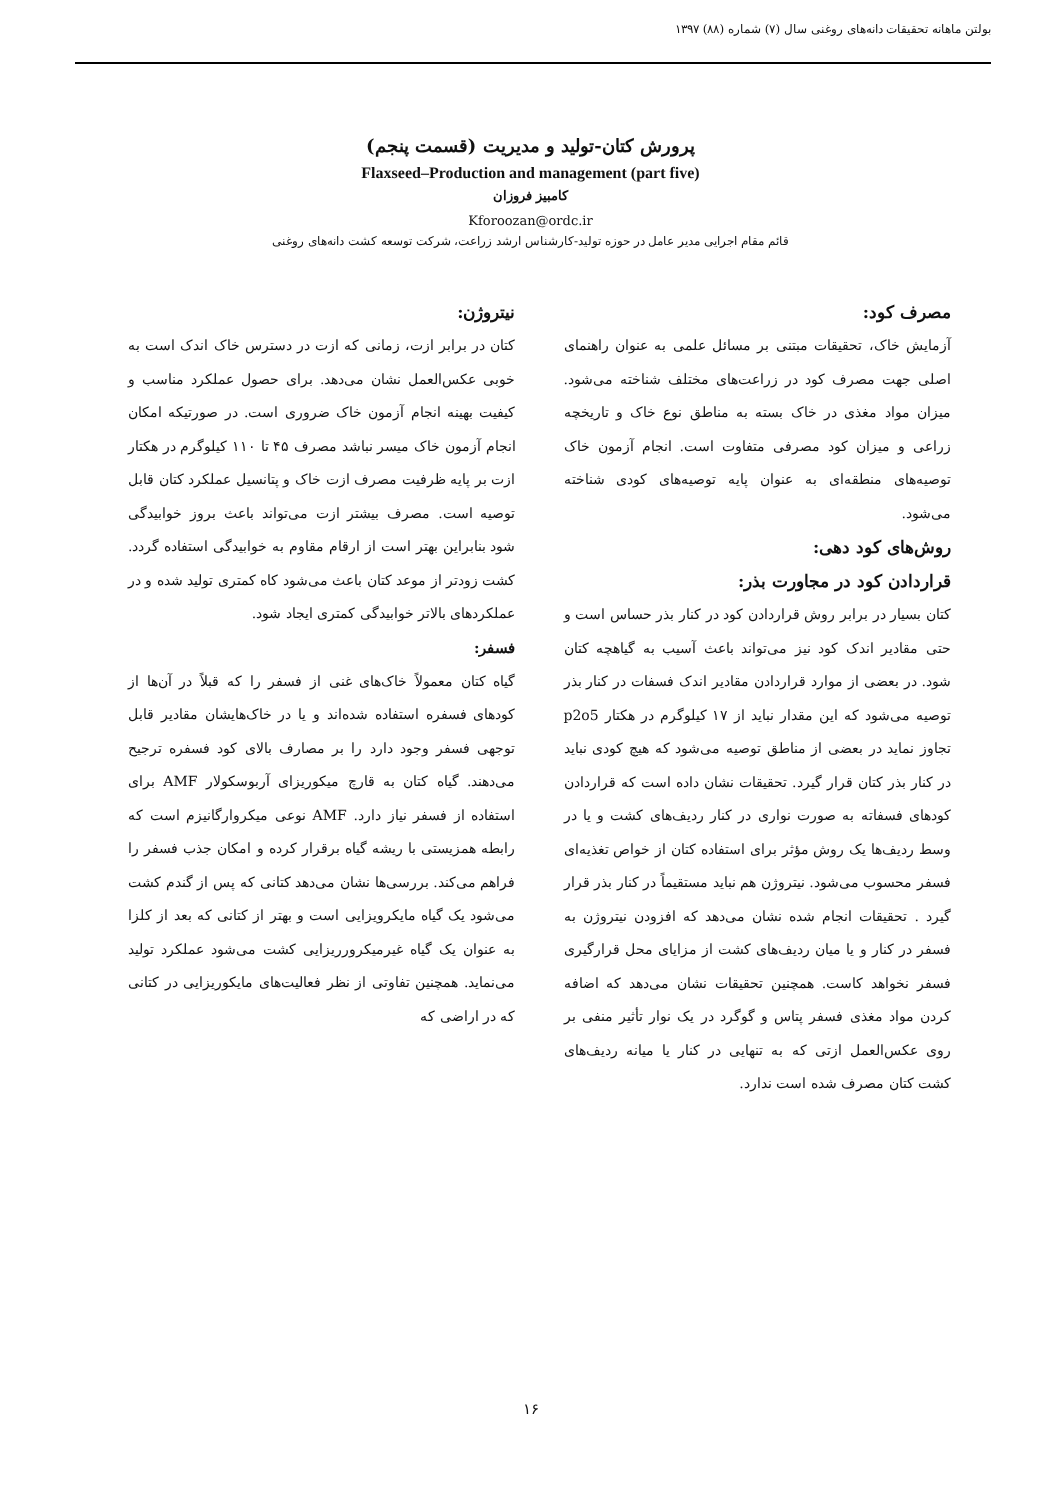بولتن ماهانه تحقیقات دانه‌های روغنی سال (۷) شماره (۸۸) ۱۳۹۷
پرورش کتان-تولید و مدیریت (قسمت پنجم)
Flaxseed–Production and management (part five)
کامبیز فروزان
Kforoozan@ordc.ir
قائم مقام اجرایی مدیر عامل در حوزه تولید-کارشناس ارشد زراعت، شرکت توسعه کشت دانه‌های روغنی
مصرف کود:
آزمایش خاک، تحقیقات مبتنی بر مسائل علمی به عنوان راهنمای اصلی جهت مصرف کود در زراعت‌های مختلف شناخته می‌شود. میزان مواد مغذی در خاک بسته به مناطق نوع خاک و تاریخچه زراعی و میزان کود مصرفی متفاوت است. انجام آزمون خاک توصیه‌های منطقه‌ای به عنوان پایه توصیه‌های کودی شناخته می‌شود.
روش‌های کود دهی:
قراردادن کود در مجاورت بذر:
کتان بسیار در برابر روش قراردادن کود در کنار بذر حساس است و حتی مقادیر اندک کود نیز می‌تواند باعث آسیب به گیاهچه کتان شود. در بعضی از موارد قراردادن مقادیر اندک فسفات در کنار بذر توصیه می‌شود که این مقدار نباید از ۱۷ کیلوگرم در هکتار p2o5 تجاوز نماید در بعضی از مناطق توصیه می‌شود که هیچ کودی نباید در کنار بذر کتان قرار گیرد. تحقیقات نشان داده است که قراردادن کودهای فسفاته به صورت نواری در کنار ردیف‌های کشت و یا در وسط ردیف‌ها یک روش مؤثر برای استفاده کتان از خواص تغذیه‌ای فسفر محسوب می‌شود. نیتروژن هم نباید مستقیماً در کنار بذر قرار گیرد . تحقیقات انجام شده نشان می‌دهد که افزودن نیتروژن به فسفر در کنار و یا میان ردیف‌های کشت از مزایای محل قرارگیری فسفر نخواهد کاست. همچنین تحقیقات نشان می‌دهد که اضافه کردن مواد مغذی فسفر پتاس و گوگرد در یک نوار تأثیر منفی بر روی عکس‌العمل ازتی که به تنهایی در کنار یا میانه ردیف‌های کشت کتان مصرف شده است ندارد.
نیتروژن:
کتان در برابر ازت، زمانی که ازت در دسترس خاک اندک است به خوبی عکس‌العمل نشان می‌دهد. برای حصول عملکرد مناسب و کیفیت بهینه انجام آزمون خاک ضروری است. در صورتیکه امکان انجام آزمون خاک میسر نباشد مصرف ۴۵ تا ۱۱۰ کیلوگرم در هکتار ازت بر پایه ظرفیت مصرف ازت خاک و پتانسیل عملکرد کتان قابل توصیه است. مصرف بیشتر ازت می‌تواند باعث بروز خوابیدگی شود بنابراین بهتر است از ارقام مقاوم به خوابیدگی استفاده گردد. کشت زودتر از موعد کتان باعث می‌شود کاه کمتری تولید شده و در عملکردهای بالاتر خوابیدگی کمتری ایجاد شود.
فسفر:
گیاه کتان معمولاً خاک‌های غنی از فسفر را که قبلاً در آن‌ها از کودهای فسفره استفاده شده‌اند و یا در خاک‌هایشان مقادیر قابل توجهی فسفر وجود دارد را بر مصارف بالای کود فسفره ترجیح می‌دهند. گیاه کتان به قارچ میکوریزای آربوسکولار AMF برای استفاده از فسفر نیاز دارد. AMF نوعی میکروارگانیزم است که رابطه همزیستی با ریشه گیاه برقرار کرده و امکان جذب فسفر را فراهم می‌کند. بررسی‌ها نشان می‌دهد کتانی که پس از گندم کشت می‌شود یک گیاه مایکرویزایی است و بهتر از کتانی که بعد از کلزا به عنوان یک گیاه غیرمیکرورریزایی کشت می‌شود عملکرد تولید می‌نماید. همچنین تفاوتی از نظر فعالیت‌های مایکوریزایی در کتانی که در اراضی که
۱۶